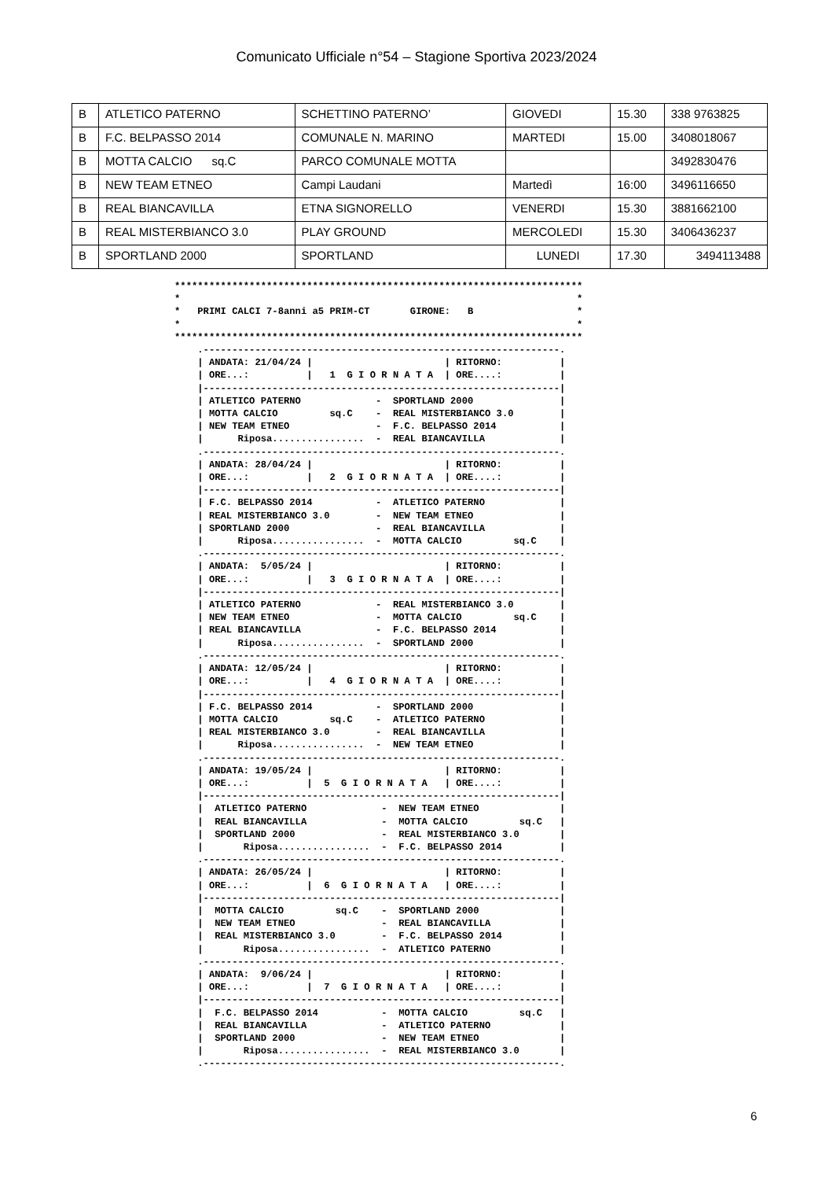Comunicato Ufficiale n°54 – Stagione Sportiva 2023/2024
| B | ATLETICO PATERNO | SCHETTINO PATERNO’ | GIOVEDI | 15.30 | 338 9763825 |
| B | F.C. BELPASSO 2014 | COMUNALE N. MARINO | MARTEDI | 15.00 | 3408018067 |
| B | MOTTA CALCIO sq.C | PARCO COMUNALE MOTTA | | | 3492830476 |
| B | NEW TEAM ETNEO | Campi Laudani | Martedì | 16:00 | 3496116650 |
| B | REAL BIANCAVILLA | ETNA SIGNORELLO | VENERDI | 15.30 | 3881662100 |
| B | REAL MISTERBIANCO 3.0 | PLAY GROUND | MERCOLEDI | 15.30 | 3406436237 |
| B | SPORTLAND 2000 | SPORTLAND | LUNEDI | 17.30 | 3494113488 |
***********************************************************************
*                                                                     *
*   PRIMI CALCI 7-8anni a5 PRIM-CT       GIRONE:   B                  *
*                                                                     *
***********************************************************************
    .--------------------------------------------------------------.
    | ANDATA: 21/04/24 |                       | RITORNO:          |
    | ORE...:          |   1  G I O R N A T A  | ORE....:          |
    |--------------------------------------------------------------|
    | ATLETICO PATERNO             -  SPORTLAND 2000               |
    | MOTTA CALCIO         sq.C    -  REAL MISTERBIANCO 3.0        |
    | NEW TEAM ETNEO               -  F.C. BELPASSO 2014           |
    |      Riposa................  -  REAL BIANCAVILLA             |
    .--------------------------------------------------------------.
    | ANDATA: 28/04/24 |                       | RITORNO:          |
    | ORE...:          |   2  G I O R N A T A  | ORE....:          |
    |--------------------------------------------------------------|
    | F.C. BELPASSO 2014           -  ATLETICO PATERNO             |
    | REAL MISTERBIANCO 3.0        -  NEW TEAM ETNEO               |
    | SPORTLAND 2000               -  REAL BIANCAVILLA             |
    |      Riposa................  -  MOTTA CALCIO         sq.C    |
    .--------------------------------------------------------------.
    | ANDATA:  5/05/24 |                       | RITORNO:          |
    | ORE...:          |   3  G I O R N A T A  | ORE....:          |
    |--------------------------------------------------------------|
    | ATLETICO PATERNO             -  REAL MISTERBIANCO 3.0        |
    | NEW TEAM ETNEO               -  MOTTA CALCIO         sq.C    |
    | REAL BIANCAVILLA             -  F.C. BELPASSO 2014           |
    |      Riposa................  -  SPORTLAND 2000               |
    .--------------------------------------------------------------.
    | ANDATA: 12/05/24 |                       | RITORNO:          |
    | ORE...:          |   4  G I O R N A T A  | ORE....:          |
    |--------------------------------------------------------------|
    | F.C. BELPASSO 2014           -  SPORTLAND 2000               |
    | MOTTA CALCIO         sq.C    -  ATLETICO PATERNO             |
    | REAL MISTERBIANCO 3.0        -  REAL BIANCAVILLA             |
    |      Riposa................  -  NEW TEAM ETNEO               |
    .--------------------------------------------------------------.
    | ANDATA: 19/05/24 |                       | RITORNO:          |
    | ORE...:          |  5  G I O R N A T A   | ORE....:          |
    |--------------------------------------------------------------|
    |  ATLETICO PATERNO             -  NEW TEAM ETNEO              |
    |  REAL BIANCAVILLA             -  MOTTA CALCIO         sq.C   |
    |  SPORTLAND 2000               -  REAL MISTERBIANCO 3.0       |
    |       Riposa................  -  F.C. BELPASSO 2014          |
    .--------------------------------------------------------------.
    | ANDATA: 26/05/24 |                       | RITORNO:          |
    | ORE...:          |  6  G I O R N A T A   | ORE....:          |
    |--------------------------------------------------------------|
    |  MOTTA CALCIO         sq.C    -  SPORTLAND 2000              |
    |  NEW TEAM ETNEO               -  REAL BIANCAVILLA            |
    |  REAL MISTERBIANCO 3.0        -  F.C. BELPASSO 2014          |
    |       Riposa................  -  ATLETICO PATERNO            |
    .--------------------------------------------------------------.
    | ANDATA:  9/06/24 |                       | RITORNO:          |
    | ORE...:          |  7  G I O R N A T A   | ORE....:          |
    |--------------------------------------------------------------|
    |  F.C. BELPASSO 2014           -  MOTTA CALCIO         sq.C   |
    |  REAL BIANCAVILLA             -  ATLETICO PATERNO            |
    |  SPORTLAND 2000               -  NEW TEAM ETNEO              |
    |       Riposa................  -  REAL MISTERBIANCO 3.0       |
    .--------------------------------------------------------------.
6